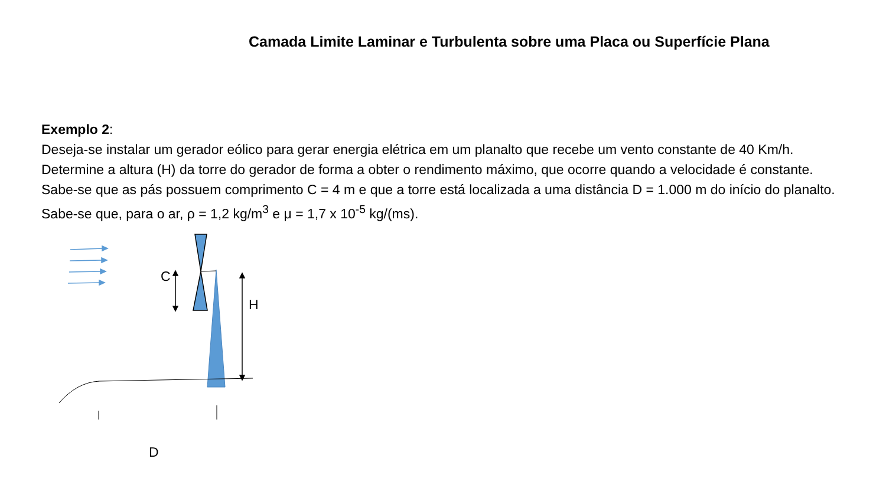Camada Limite Laminar e Turbulenta sobre uma Placa ou Superfície Plana
Exemplo 2:
Deseja-se instalar um gerador eólico para gerar energia elétrica em um planalto que recebe um vento constante de 40 Km/h. Determine a altura (H) da torre do gerador de forma a obter o rendimento máximo, que ocorre quando a velocidade é constante. Sabe-se que as pás possuem comprimento C = 4 m e que a torre está localizada a uma distância D = 1.000 m do início do planalto. Sabe-se que, para o ar, ρ = 1,2 kg/m<sup>3</sup> e μ = 1,7 x 10<sup>-5</sup> kg/(ms).
C
H
D